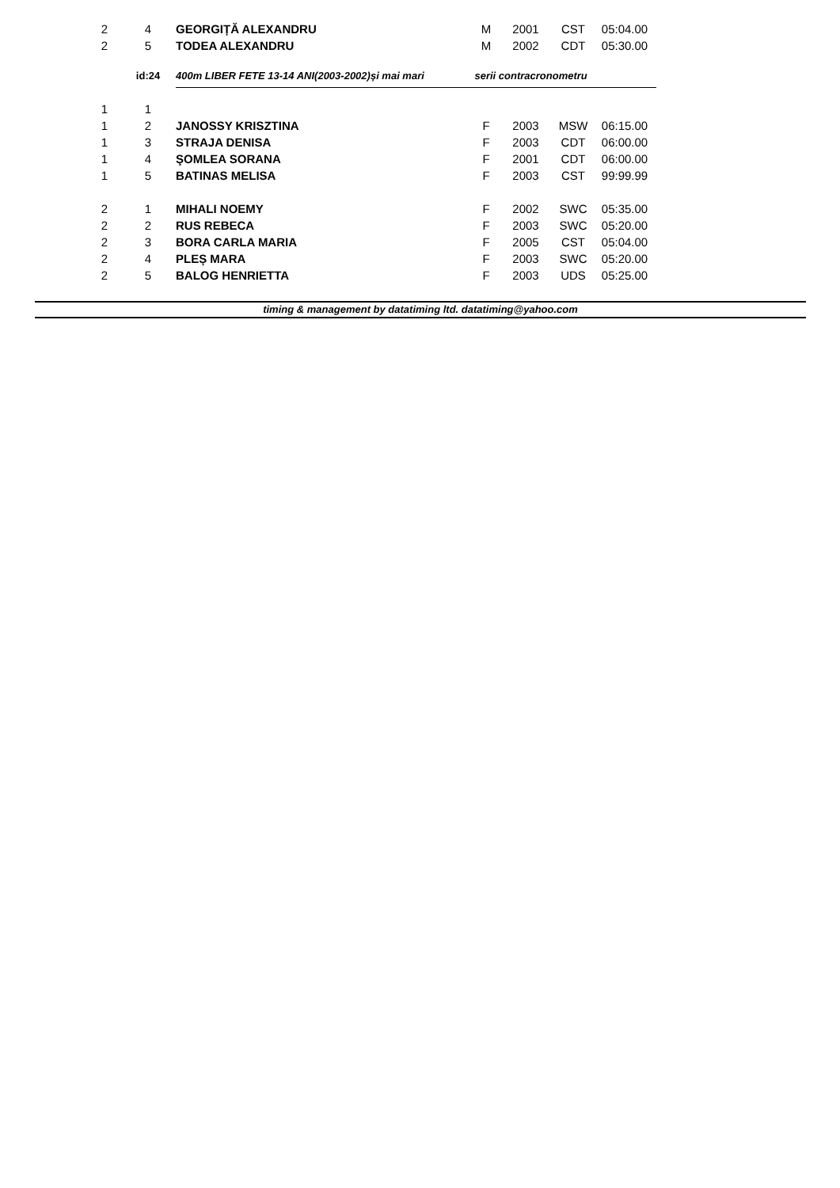| 2 | 4 | GEORGIȚĂ ALEXANDRU | M | 2001 | CST | 05:04.00 |
| 2 | 5 | TODEA ALEXANDRU | M | 2002 | CDT | 05:30.00 |
| | id:24 | 400m LIBER FETE 13-14 ANI(2003-2002)și mai mari serii contracronometru | | | | |
| 1 | 1 | | | | | |
| 1 | 2 | JANOSSY KRISZTINA | F | 2003 | MSW | 06:15.00 |
| 1 | 3 | STRAJA DENISA | F | 2003 | CDT | 06:00.00 |
| 1 | 4 | ŞOMLEA SORANA | F | 2001 | CDT | 06:00.00 |
| 1 | 5 | BATINAS MELISA | F | 2003 | CST | 99:99.99 |
| 2 | 1 | MIHALI NOEMY | F | 2002 | SWC | 05:35.00 |
| 2 | 2 | RUS REBECA | F | 2003 | SWC | 05:20.00 |
| 2 | 3 | BORA CARLA MARIA | F | 2005 | CST | 05:04.00 |
| 2 | 4 | PLEȘ MARA | F | 2003 | SWC | 05:20.00 |
| 2 | 5 | BALOG HENRIETTA | F | 2003 | UDS | 05:25.00 |
timing & management by datatiming ltd. datatiming@yahoo.com